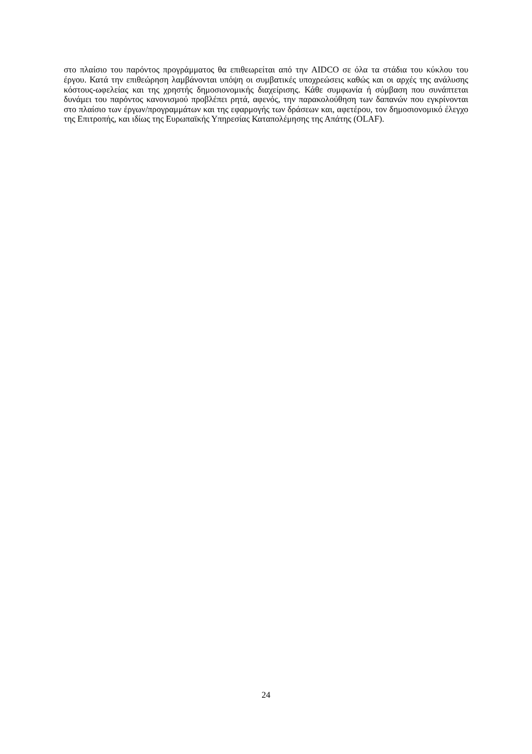στο πλαίσιο του παρόντος προγράμματος θα επιθεωρείται από την AIDCO σε όλα τα στάδια του κύκλου του έργου. Κατά την επιθεώρηση λαμβάνονται υπόψη οι συμβατικές υποχρεώσεις καθώς και οι αρχές της ανάλυσης κόστους-ωφελείας και της χρηστής δημοσιονομικής διαχείρισης. Κάθε συμφωνία ή σύμβαση που συνάπτεται δυνάμει του παρόντος κανονισμού προβλέπει ρητά, αφενός, την παρακολούθηση των δαπανών που εγκρίνονται στο πλαίσιο των έργων/προγραμμάτων και της εφαρμογής των δράσεων και, αφετέρου, τον δημοσιονομικό έλεγχο της Επιτροπής, και ιδίως της Ευρωπαϊκής Υπηρεσίας Καταπολέμησης της Απάτης (OLAF).
24